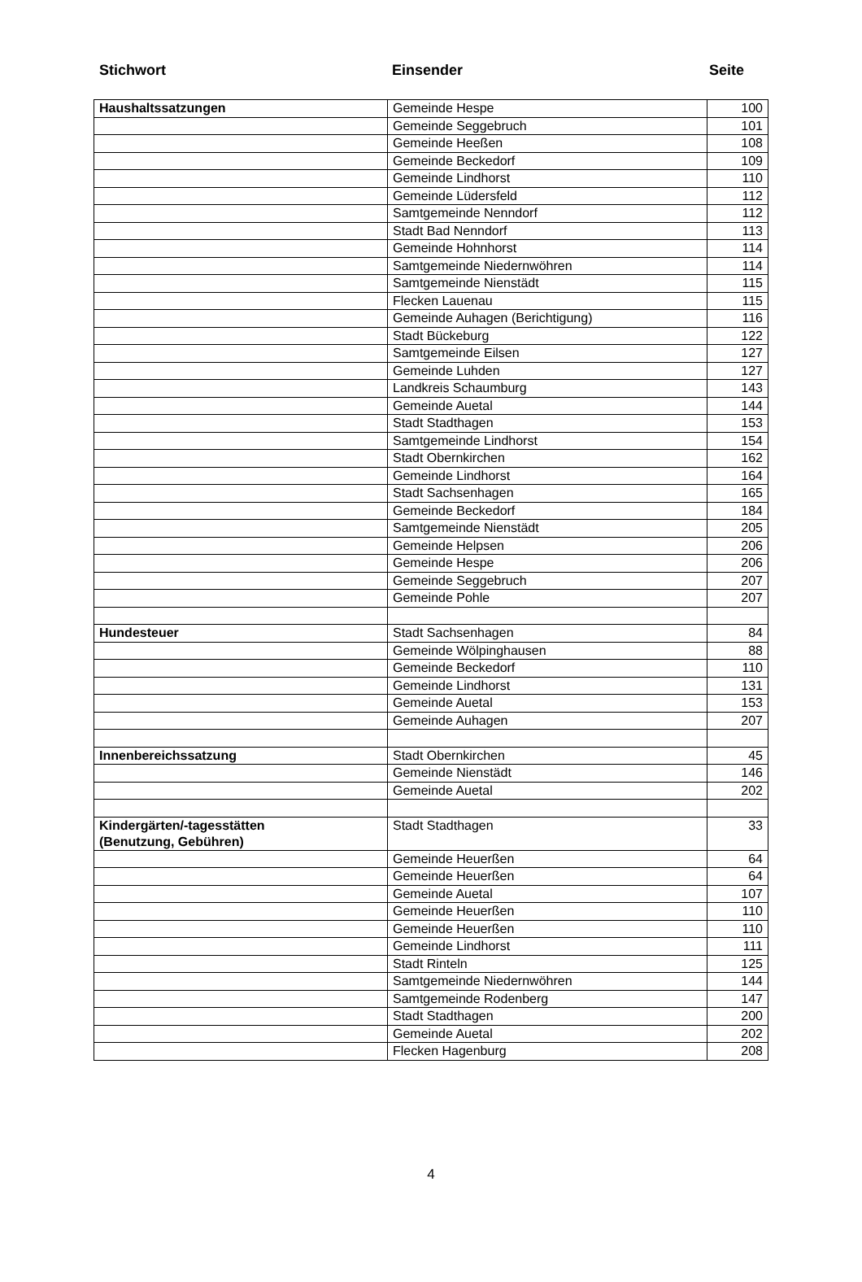Stichwort Einsender Seite
| Haushaltssatzungen | Gemeinde Hespe | 100 |
| | Gemeinde Seggebruch | 101 |
| | Gemeinde Heeßen | 108 |
| | Gemeinde Beckedorf | 109 |
| | Gemeinde Lindhorst | 110 |
| | Gemeinde Lüdersfeld | 112 |
| | Samtgemeinde Nenndorf | 112 |
| | Stadt Bad Nenndorf | 113 |
| | Gemeinde Hohnhorst | 114 |
| | Samtgemeinde Niedernwöhren | 114 |
| | Samtgemeinde Nienstädt | 115 |
| | Flecken Lauenau | 115 |
| | Gemeinde Auhagen (Berichtigung) | 116 |
| | Stadt Bückeburg | 122 |
| | Samtgemeinde Eilsen | 127 |
| | Gemeinde Luhden | 127 |
| | Landkreis Schaumburg | 143 |
| | Gemeinde Auetal | 144 |
| | Stadt Stadthagen | 153 |
| | Samtgemeinde Lindhorst | 154 |
| | Stadt Obernkirchen | 162 |
| | Gemeinde Lindhorst | 164 |
| | Stadt Sachsenhagen | 165 |
| | Gemeinde Beckedorf | 184 |
| | Samtgemeinde Nienstädt | 205 |
| | Gemeinde Helpsen | 206 |
| | Gemeinde Hespe | 206 |
| | Gemeinde Seggebruch | 207 |
| | Gemeinde Pohle | 207 |
| Hundesteuer | Stadt Sachsenhagen | 84 |
| | Gemeinde Wölpinghausen | 88 |
| | Gemeinde Beckedorf | 110 |
| | Gemeinde Lindhorst | 131 |
| | Gemeinde Auetal | 153 |
| | Gemeinde Auhagen | 207 |
| Innenbereichssatzung | Stadt Obernkirchen | 45 |
| | Gemeinde Nienstädt | 146 |
| | Gemeinde Auetal | 202 |
| Kindergärten/-tagesstätten (Benutzung, Gebühren) | Stadt Stadthagen | 33 |
| | Gemeinde Heuerßen | 64 |
| | Gemeinde Heuerßen | 64 |
| | Gemeinde Auetal | 107 |
| | Gemeinde Heuerßen | 110 |
| | Gemeinde Heuerßen | 110 |
| | Gemeinde Lindhorst | 111 |
| | Stadt Rinteln | 125 |
| | Samtgemeinde Niedernwöhren | 144 |
| | Samtgemeinde Rodenberg | 147 |
| | Stadt Stadthagen | 200 |
| | Gemeinde Auetal | 202 |
| | Flecken Hagenburg | 208 |
4